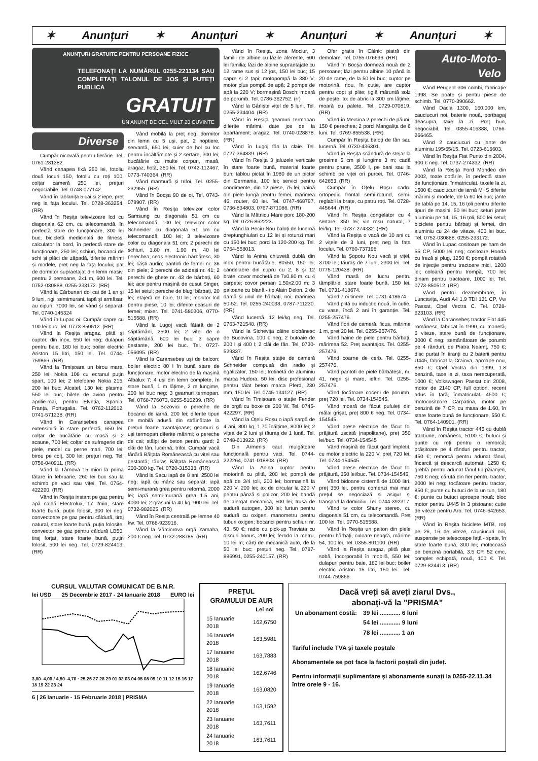✶ Anunțuri ✶ Anunțuri ✶ Anunțuri ✶ Anunțuri ✶
ANUNȚURI GRATUITE PENTRU PERSOANE FIZICE
TELEFONAȚI LA NUMĂRUL 0255-221134 SAU COMPLETAȚI TALONUL DE JOS ȘI PUTEȚI PUBLICA
GRATUIT
UN ANUNȚ DE CEL MULT 20 CUVINTE
Diverse
Cumpăr nicovală pentru fierărie. Tel. 0761-281382.
Vând canapea fixă 250 lei, fotoliu două locuri 150, fotoliu cu roți 100, colțar cameră 250 lei, prețuri negociabile. Tel. 0748-077142.
Vând în Iablanița 5 cai și 2 iepe, preț neg la fața locului. Tel. 0728-363254. (RR)
Vând în Reșița televizoare lcd cu diagonala 62 cm, cu telecomandă, în perfectă stare de funcționare, 300 lei buc; bicicletă medicinală de fitness, calculator la bord, în perfectă stare de funcționare, 250 lei; schiuri, bocanci de schi și plăci de zăpadă, diferite mărimi și modele, preț neg la fața locului; pat de dormitor supraetajat din lemn masiv, pentru 2 persoane, 2x1 m, 600 lei. Tel. 0752-030888, 0255-233172. (RR)
Vând la Cărbunari doi cai de 1 an și 9 luni, rigi, semimurani, iapă și armăsar, au cipuri, 7000 lei, se vând și separat. Tel. 0740-145324
Vând în Lupac oi. Cumpăr capre cu 100 lei buc. Tel. 0773-850512. (RR)
Vând la Reșița aragaz, plită și cuptor, din inox, 550 lei neg; dulapuri pentru baie, 180 lei buc; boiler electric Ariston 15 litri, 150 lei. Tel. 0744-759866. (RR)
Vând la Timișoara un birou mare, 250 lei; Nokia 108 cu ecranul puțin spart, 100 lei; 2 telefoane Nokia 215, 200 lei buc; Alcatel, 130 lei; plasme, 550 lei buc; bilete de avion pentru aprilie-mai, pentru Elveția, Spania, Franța, Portugalia. Tel. 0762-112012, 0741-571238. (RR)
Vând în Caransebeș canapea extensibilă în stare perfectă, 650 lei; colțar de bucătărie cu masă și 2 scaune, 700 lei; colțar de sufragerie din piele, model cu perne mari, 700 lei; birou pe colț, 300 lei; prețuri neg. Tel. 0756-040911. (RR)
Vând la Târnova 15 miori la prima fătare în februarie, 260 lei buc sau la schimb pe vaci sau viței. Tel. 0764-422290. (RR)
Vând în Reșița instant pe gaz pentru apă caldă Electrolux, 17 l/min, stare foarte bună, puțin folosit, 300 lei neg; convectoare pe gaz pentru căldură, tiraj natural, stare foarte bună, puțin folosite; convector pe gaz pentru căldură LB50, tiraj forțat, stare foarte bună, puțin folosit, 500 lei neg. Tel. 0729-824413. (RR)
Vând mobilă la preț neg; dormitor din lemn cu 5 uși, pat, 2 noptiere, servantă, 650 lei; cuier de hol cu loc pentru încălțăminte și 2 sertare, 300 lei; bucătărie cu multe corpuri, masă, aragaz, hotă, 350 lei. Tel. 0742-112467, 0773-740364. (RR)
Vând marmură și trifoi. Tel. 0255-232955. (RR)
Vând în Bocșa 90 de oi. Tel. 0743-079907. (RR)
Vând în Reșița televizor color Samsung cu diagonala 51 cm cu telecomandă, 100 lei; televizor color Schneider cu diagonala 51 cm cu telecomandă, 100 lei; 3 televizoare color cu diagonala 51 cm; 2 perechi de schiuri, 1.80 m, 1.90 m, 40 lei perechea; ceas electronic bărbătesc, 30 lei; căști audio; pantofi de femei nr. 36 din piele; 2 perechi de adidași nr. 41; 2 perechi de ghete nr. 43 de bărbați, 60 lei; ace pentru mașină de cusut Singer, 15 lei setul; pereche de blugi bărbați, 20 lei; etajeră de baie, 10 lei; monitor lcd pentru piese, 10 lei; diferite ceasuri de femei; mixer. Tel. 0741-580306, 0770-515588. (RR)
Vând la Lugoj vacă fătată de 2 săptămâni, 2500 lei; 2 viței de o săptămână, 600 lei buc; 3 capre gestante, 200 lei buc. Tel. 0727-056095. (RR)
Vând la Caransebeș uși de balcon; boiler electric 80 l în bună stare de funcționare; motor electric de la mașină Albalux 7; 4 uși din lemn complete, în stare bună, 1 m lățime, 2 m lungime, 200 lei buc neg; 3 geamuri termopan. Tel. 0768-776073, 0255-510239. (RR)
Vând la Bozovici o pereche de bocanci de iarnă, 200 lei; diferite tipuri de mobilă adusă din străinătate la prețuri foarte avantajoase; geamuri și uși termopan diferite mărimi; o pereche de cai; stâlpi de beton pentru gard; 2 clăi de fân, lucernă, trifoi. Cumpăr vacă tânără Bălțata Românească cu vițel sau gestantă; tăuraș Bălțata Românească 200-300 kg. Tel. 0720-315338. (RR)
Vând la Sacu iapă de 8 ani, 2500 lei neg; iapă cu mânz sau separat; iapă semi-murană grea pentru reformă, 2000 lei; iapă semi-murană grea 1.5 ani, 4000 lei; 2 grăsuni la 40 kg, 900 lei. Tel. 0732-982025. (RR)
Vând în Reșița centrală pe lemne 40 kw. Tel. 0768-923916.
Vând la Vârciorova orgă Yamaha, 200 € neg. Tel. 0732-288785. (RR)
Vând în Reșița, zona Mociur, 3 familii de albine cu lăzile aferente, 500 lei familia; lăzi de albine supraetajate cu 12 rame sus și 12 jos, 150 lei buc; 15 capre și 2 țapi; motopompă la 380 V; motor plus pompă de apă; 2 pompe de apă la 220 V; bormașină Bosch; moară de porumb. Tel. 0786-362752. (rr)
Vând la Gârliște vițel de 5 luni. Tel. 0255-234404. (RR)
Vând în Reșița geamuri termopan diferite mărimi, date jos de la apartament; aragaz. Tel. 0740-028878. (RR)
Vând în Lugoj fân la claie. Tel. 0727-364839. (RR)
Vând în Reșița 3 jaluzele verticale în stare foarte bună, material foarte bun; tablou pictat în 1980 de un pictor din Germania, 100 lei; servici pentru condimente, din 12 piese, 75 lei; haină din piele lungă pentru femei, mărimea 46; router, 60 lei. Tel. 0747-468797, 0736-834803, 0767-871086. (RR)
Vând la Mâtnicu Mare porc 180-200 kg. Tel. 0726-862223.
Vând la Peciu Nou baloți de lucernă dreptunghiulari cu 12 lei și rotunzi mari cu 150 lei buc; porci la 120-200 kg. Tel. 0764-558013.
Vând la Anina chiuvetă dublă din inox pentru bucătărie, 80x50, 150 lei; candelabre din cupru cu 2, 8 și 12 brațe; covor mochetă de 7x0.80 m, cu 4 carpete; covor persan 1.50x2.00 m; 3 paltoane cu blană - tip Alain Delon, 2 de damă și unul de bărbați, noi, mărimea 50-52. Tel. 0255-240038, 0787-711230. (RR)
Vând lucernă, 12 lei/kg neg. Tel. 0763-721548. (RR)
Vând la Sichevița câine ciobănesc de Bucovina, 100 € neg; 2 butoaie de 200 l și 400 l; 2 clăi de fân. Tel. 0730-529337.
Vând în Reșița stație de cameră Schneider compusă din radio și egalizator, 150 lei; trotinetă de aluminiu marca Hudora, 50 lei; disc profesional pentru tăiat beton marca Pferd, 230 mm, 150 lei. Tel. 0745-134127. (RR)
Vând în Timișoara o stație Fender de orgă cu boxe de 200 W. Tel. 0745-422297. (RR)
Vând la Oțelu Roșu o iapă șargă de 4 ani, 800 kg, 1.70 înălțime, 8000 lei; 2 vițea de 2 luni și tăuraș de 1 lună. Tel. 0748-613922. (RR)
Din Armeniș caut mulgătoare funcțională pentru vaci. Tel. 0744-222264, 0741-018803. (RR)
Vând la Anina cuptor pentru motorină cu plită, 200 lei; pompă de apă de 3/4 țoli, 200 lei; bormașină la 220 V, 200 lei; ax de circular la 220 V pentru pânză și polizor, 200 lei; bandă de alergat mecanică, 500 lei; trusă de sudură autogen, 300 lei; furtun pentru sudură cu oxigen, manometru pentru tuburi oxigen; bocanci pentru schiuri nr. 43, 50 €; radio cu pick-up Traviata cu discuri bonus, 200 lei; ferodo la metru, 10 lei m; cărți de mecanică auto, de la 50 lei buc; prețuri neg. Tel. 0787-886991, 0255-240157. (RR)
Ofer gratis în Câlnic piatră din demolare. Tel. 0755-076696. (RR)
Vând în Bocșa dormeză nouă de 2 persoane; lăzi pentru albine 10 până la 20 de rame, de la 50 lei buc; cuptor pe motorină, nou, în cutie, are cuptor pentru copt și plite; țiglă măruntă solz de pește; ax de abric la 300 cm lățime; moară cu palete. Tel. 0729-070819. (RR)
Vând în Mercina 2 perechi de păuni, 150 € perechea; 2 porci Mangalița de 6 luni. Tel. 0769-855538. (RR)
Cumpăr în Reșița baloți de fân sau lucernă. Tel. 0730-436301.
Vând în Reșița scândură de stejar la grosime 5 cm și lungime 3 m; cadă pentru prune, 3500 l, pe bani sau la schimb pe viței ori purcei. Tel. 0746-642653. (RR)
Cumpăr în Oțelu Roșu cadru ortopedic frontal semi-rotund, semi-reglabil la brațe, cu patru roți. Tel. 0728-445644. (RR)
Vând în Reșița congelator cu 4 sertare, 350 lei; vin roșu natural, 7 lei/kg. Tel. 0737-274332. (RR)
Vând la Reșița o vacă de 10 ani cu 2 vițele de 3 luni, preț neg la fața locului. Tel. 0760-737198.
Vând la Șopotu Nou vacă și vițel, 3700 lei; tăuraș de 7 luni, 2300 lei. Tel. 0775-120438. (RR)
Vând masă de lucru pentru tâmplărie, stare foarte bună, 150 lei. Tel. 0731-418674.
Vând 7 oi tinere. Tel. 0731-418674.
Vând plită cu inducție nouă, în cutie, cu vase, încă 2 ani în garanție. Tel. 0255-257476.
Vând flori de cameră, ficus, mărime 1 m, preț 20 lei. Tel. 0255-257476.
Vând haine de piele pentru bărbați, mărimea 52. Preț avantajos. Tel. 0255-257476.
Vând coarne de cerb. Tel. 0255-257476.
Vând pantofi de piele bărbătești, nr. 41, negri și maro, ieftin. Tel. 0255-257476.
Vând tocătoare coceni de porumb, preț 720 lei. Tel. 0734-154545.
Vând moară de făcut pufuleți din mălai grișat, preț 800 € neg. Tel. 0734-154545.
Vând prese electrice de făcut foi prăjitură uscată (napolitane), preț 350 lei/buc. Tel. 0734-154545
Vând mașină de făcut gard împletit, cu motor electric la 220 V, preț 720 lei. Tel. 0734-154545.
Vând prese electrice de făcut foi prăjitură, 350 lei/buc. Tel. 0734-154545.
Vând bidoane cisternă de 1000 litri, preț 350 lei, pentru comenzi mai mari prețul se negociază și asigur și transport la domiciliu. Tel. 0744-392317
Vând tv color Shuny stereo, cu diagonala 51 cm, cu telecomandă. Preț 100 lei. Tel. 0770-515588.
Vând în Reșița un palton din piele pentru bărbați, culoare neagră, mărime 54, 100 lei. Tel. 0355-801100. (RR)
Vând la Reșița aragaz, plită plus sobă, încorporabil în mobilă, 550 lei; dulapuri pentru baie, 180 lei buc; boiler electric Ariston 15 litri, 150 lei. Tel. 0744-759866.
Auto-Moto-Velo
Vând Peugeot 306 combi, fabricație 1998. Se poate și pentru piese de schimb. Tel. 0770-390662.
Vând Dacia 1300, 160.000 km, cauciucuri noi, baterie nouă, portbagaj deasupra, taxe la zi. Preț bun, negociabil. Tel. 0355-416388, 0766-266465.
Vând 2 cauciucuri cu jante de aluminiu 195/65/15. Tel. 0723-616603.
Vând în Reșița Fiat Punto din 2004, 900 € neg. Tel. 0737-274332. (RR)
Vând la Reșița Ford Mondeo din 2002, toate dotările, în perfectă stare de funcționare, înmatriculat, taxele la zi, 1500 €; cauciucuri de iarnă M+S diferite mărimi și modele, de la 60 lei buc; jante de tablă pe 14, 15, 16 țoli pentru diferite tipuri de mașini, 50 lei buc; seturi jante aluminiu pe 14, 15, 16 țoli, 500 lei setul; biciclete pentru bărbați și femei, din aluminiu cu 24 de viteze, 400 lei buc. Tel. 0752-030888, 0255-233172.
Vând în Lupac cositoare pe ham de 55 CP, 5000 lei neg; cositoare Honda cu freză și plug, 1250 €; pompă rotativă de injecție pentru tractoare mici, 1200 lei; coloană pentru trompă, 700 lei; dinam pentru tractoare, 1000 lei. Tel. 0773-850512. (RR)
Vând pentru dezmembrare, în Luncavița, Audi A4 1.9 TDI 131 CP, Vw Passat, Opel Vectra C. Tel. 0728-623103. (RR)
Vând la Caransebeș tractor Fiat 445 românesc, fabricat în 1990, cu manetă, 6 viteze, stare bună de funcționare, 3000 € neg; semănătoare de porumb pe 4 rânduri, de Piatra Neamț, 750 €; disc purtat în tiranți cu 2 baterii pentru U445, fabricat la Craiova, aproape nou, 850 €; Opel Vectra din 1999, 1.8 benzină, taxe la zi, taxa nerecuperată, 1000 €; Volkswagen Passat din 2008, motor de 2140 CP, full option, recent adus în țară, înmatriculat, 4500 €; motocositoare Carpatina, motor pe benzină de 7 CP, cu masa de 1.60, în stare foarte bună de funcționare, 550 €. Tel. 0764-140901. (RR)
Vând în Reșița tractor 445 cu dublă tracțiune, românesc, 5100 €; butuci și punte cu roți pentru o remorcă; prășitoare pe 4 rânduri pentru tractor, 450 €; remorcă pentru adunat fânul, încarcă și descarcă automat, 1250 €; greblă pentru adunat fânul tip păianjen, 750 € neg; căruță din fier pentru tractor, 2000 lei neg; tocătoare pentru tractor, 850 €; punte cu butuci de la un tun, 180 €; punte cu butuci aproape nouă; bloc motor pentru U445 în 3 pistoane; cutie de viteze pentru Aro. Tel. 0746-642653. (RR)
Vând în Reșița biciclete MTB, roți pe 26, 16 de viteze, cauciucuri noi, suspensie pe telescoape față - spate, în stare foarte bună, 300 lei; motocoasă pe benzină portabilă, 3.5 CP, 52 cmc, complet echipată, nouă, 100 €. Tel. 0729-824413. (RR)
CURSUL VALUTAR COMUNICAT DE B.N.R.
lei USD 25 Decembrie 2017 - 24 Ianuarie 2018 EURO lei
3,80–4,00 / 4,50–4,70 · 25 26 27 28 29 01 02 03 04 05 08 09 10 11 12 15 16 17 18 19 22 23 24
6 | 26 Ianuarie - 15 Februarie 2018 | PRISMA
PREȚUL
GRAMULUI DE AUR
| | Lei noi |
| --- | --- |
| 15 Ianuarie 2018 | 162,6750 |
| 16 Ianuarie 2018 | 163,5981 |
| 17 Ianuarie 2018 | 163,7883 |
| 18 Ianuarie 2018 | 162,6746 |
| 19 Ianuarie 2018 | 163,0820 |
| 22 Ianuarie 2018 | 163,1592 |
| 23 Ianuarie 2018 | 163,7611 |
| 24 Ianuarie 2018 | 163,7611 |
Dacă vreți să aveți ziarul Dvs.,
abonați-vă la "PRISMA"
| Un abonament costă: | 39 lei ............ 6 luni |
| | 54 lei ............ 9 luni |
| | 78 lei ............ 1 an |
Tariful include TVA și taxele poștale
Abonamentele se pot face la factorii poștali din județ.
Pentru informații suplimentare și abonamente sunați la 0255-22.11.34 între orele 9 - 16.